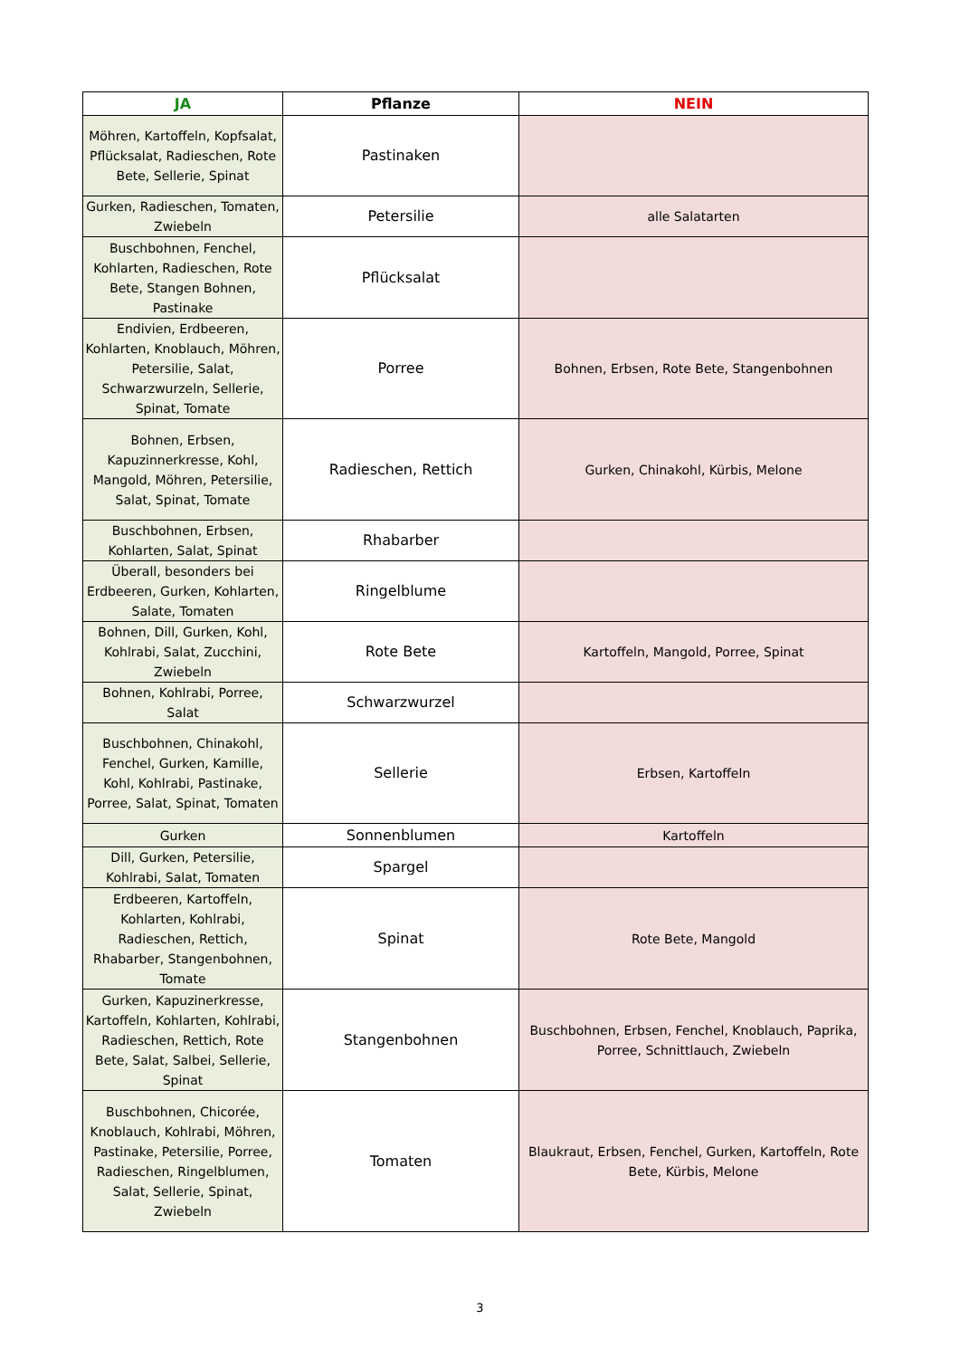| JA | Pflanze | NEIN |
| --- | --- | --- |
| Möhren, Kartoffeln, Kopfsalat, Pflücksalat, Radieschen, Rote Bete, Sellerie, Spinat | Pastinaken | |
| Gurken, Radieschen, Tomaten, Zwiebeln | Petersilie | alle Salatarten |
| Buschbohnen, Fenchel, Kohlarten, Radieschen, Rote Bete, Stangen Bohnen, Pastinake | Pflücksalat | |
| Endivien, Erdbeeren, Kohlarten, Knoblauch, Möhren, Petersilie, Salat, Schwarzwurzeln, Sellerie, Spinat, Tomate | Porree | Bohnen, Erbsen, Rote Bete, Stangenbohnen |
| Bohnen, Erbsen, Kapuzinnerkresse, Kohl, Mangold, Möhren, Petersilie, Salat, Spinat, Tomate | Radieschen, Rettich | Gurken, Chinakohl, Kürbis, Melone |
| Buschbohnen, Erbsen, Kohlarten, Salat, Spinat | Rhabarber | |
| Überall, besonders bei Erdbeeren, Gurken, Kohlarten, Salate, Tomaten | Ringelblume | |
| Bohnen, Dill, Gurken, Kohl, Kohlrabi, Salat, Zucchini, Zwiebeln | Rote Bete | Kartoffeln, Mangold, Porree, Spinat |
| Bohnen, Kohlrabi, Porree, Salat | Schwarzwurzel | |
| Buschbohnen, Chinakohl, Fenchel, Gurken, Kamille, Kohl, Kohlrabi, Pastinake, Porree, Salat, Spinat, Tomaten | Sellerie | Erbsen, Kartoffeln |
| Gurken | Sonnenblumen | Kartoffeln |
| Dill, Gurken, Petersilie, Kohlrabi, Salat, Tomaten | Spargel | |
| Erdbeeren, Kartoffeln, Kohlarten, Kohlrabi, Radieschen, Rettich, Rhabarber, Stangenbohnen, Tomate | Spinat | Rote Bete, Mangold |
| Gurken, Kapuzinerkresse, Kartoffeln, Kohlarten, Kohlrabi, Radieschen, Rettich, Rote Bete, Salat, Salbei, Sellerie, Spinat | Stangenbohnen | Buschbohnen, Erbsen, Fenchel, Knoblauch, Paprika, Porree, Schnittlauch, Zwiebeln |
| Buschbohnen, Chicorée, Knoblauch, Kohlrabi, Möhren, Pastinake, Petersilie, Porree, Radieschen, Ringelblumen, Salat, Sellerie, Spinat, Zwiebeln | Tomaten | Blaukraut, Erbsen, Fenchel, Gurken, Kartoffeln, Rote Bete, Kürbis, Melone |
3